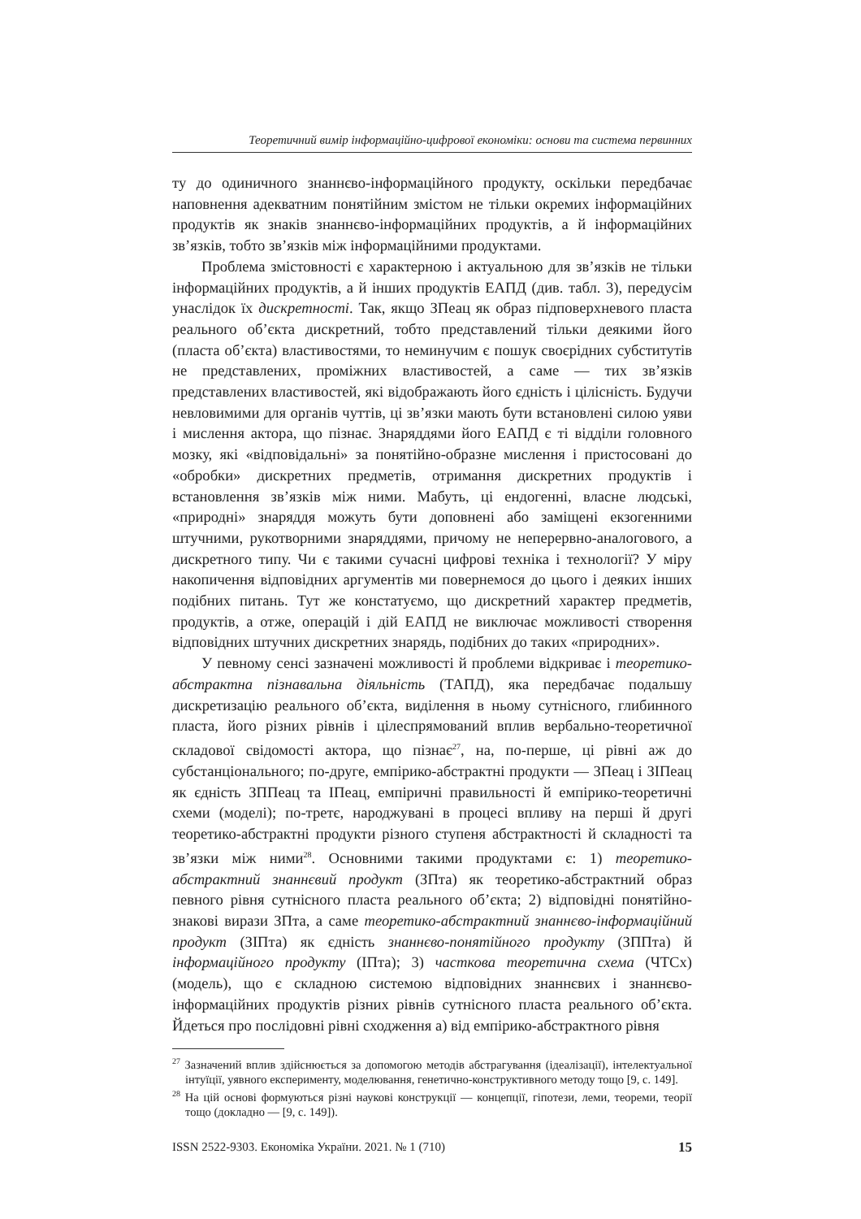Теоретичний вимір інформаційно-цифрової економіки: основи та система первинних
ту до одиничного знаннєво-інформаційного продукту, оскільки передбачає наповнення адекватним понятійним змістом не тільки окремих інформаційних продуктів як знаків знаннєво-інформаційних продуктів, а й інформаційних зв’язків, тобто зв’язків між інформаційними продуктами.
Проблема змістовності є характерною і актуальною для зв’язків не тільки інформаційних продуктів, а й інших продуктів ЕАПД (див. табл. 3), передусім унаслідок їх дискретності. Так, якщо ЗПеац як образ підповерхневого пласта реального об’єкта дискретний, тобто представлений тільки деякими його (пласта об’єкта) властивостями, то неминучим є пошук своєрідних субститутів не представлених, проміжних властивостей, а саме — тих зв’язків представлених властивостей, які відображають його єдність і цілісність. Будучи невловимими для органів чуттів, ці зв’язки мають бути встановлені силою уяви і мислення актора, що пізнає. Знаряддями його ЕАПД є ті відділи головного мозку, які «відповідальні» за понятійно-образне мислення і пристосовані до «обробки» дискретних предметів, отримання дискретних продуктів і встановлення зв’язків між ними. Мабуть, ці ендогенні, власне людські, «природні» знаряддя можуть бути доповнені або заміщені екзогенними штучними, рукотворними знаряддями, причому не неперервно-аналогового, а дискретного типу. Чи є такими сучасні цифрові техніка і технології? У міру накопичення відповідних аргументів ми повернемося до цього і деяких інших подібних питань. Тут же констатуємо, що дискретний характер предметів, продуктів, а отже, операцій і дій ЕАПД не виключає можливості створення відповідних штучних дискретних знарядь, подібних до таких «природних».
У певному сенсі зазначені можливості й проблеми відкриває і теоретико-абстрактна пізнавальна діяльність (ТАПД), яка передбачає подальшу дискретизацію реального об’єкта, виділення в ньому сутнісного, глибинного пласта, його різних рівнів і цілеспрямований вплив вербально-теоретичної складової свідомості актора, що пізнає<sup>27</sup>, на, по-перше, ці рівні аж до субстанціонального; по-друге, емпірико-абстрактні продукти — ЗПеац і ЗІПеац як єдність ЗППеац та ІПеац, емпіричні правильності й емпірико-теоретичні схеми (моделі); по-третє, народжувані в процесі впливу на перші й другі теоретико-абстрактні продукти різного ступеня абстрактності й складності та зв’язки між ними<sup>28</sup>. Основними такими продуктами є: 1) теоретико-абстрактний знаннєвий продукт (ЗПта) як теоретико-абстрактний образ певного рівня сутнісного пласта реального об’єкта; 2) відповідні понятійно-знакові вирази ЗПта, а саме теоретико-абстрактний знаннєво-інформаційний продукт (ЗІПта) як єдність знаннєво-понятійного продукту (ЗППта) й інформаційного продукту (ІПта); 3) часткова теоретична схема (ЧТСх) (модель), що є складною системою відповідних знаннєвих і знаннєво-інформаційних продуктів різних рівнів сутнісного пласта реального об’єкта. Йдеться про послідовні рівні сходження а) від емпірико-абстрактного рівня
<sup>27</sup> Зазначений вплив здійснюється за допомогою методів абстрагування (ідеалізації), інтелектуальної інтуїції, уявного експерименту, моделювання, генетично-конструктивного методу тощо [9, с. 149].
<sup>28</sup> На цій основі формуються різні наукові конструкції — концепції, гіпотези, леми, теореми, теорії тощо (докладно — [9, с. 149]).
ISSN 2522-9303. Економіка України. 2021. № 1 (710) 15